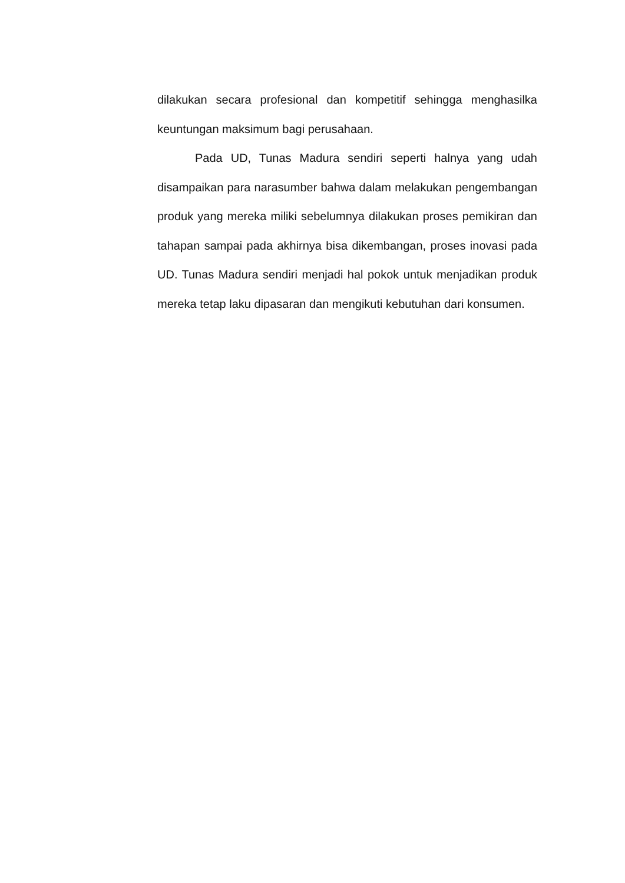dilakukan secara profesional dan kompetitif sehingga menghasilka keuntungan maksimum bagi perusahaan.
Pada UD, Tunas Madura sendiri seperti halnya yang udah disampaikan para narasumber bahwa dalam melakukan pengembangan produk yang mereka miliki sebelumnya dilakukan proses pemikiran dan tahapan sampai pada akhirnya bisa dikembangan, proses inovasi pada UD. Tunas Madura sendiri menjadi hal pokok untuk menjadikan produk mereka tetap laku dipasaran dan mengikuti kebutuhan dari konsumen.